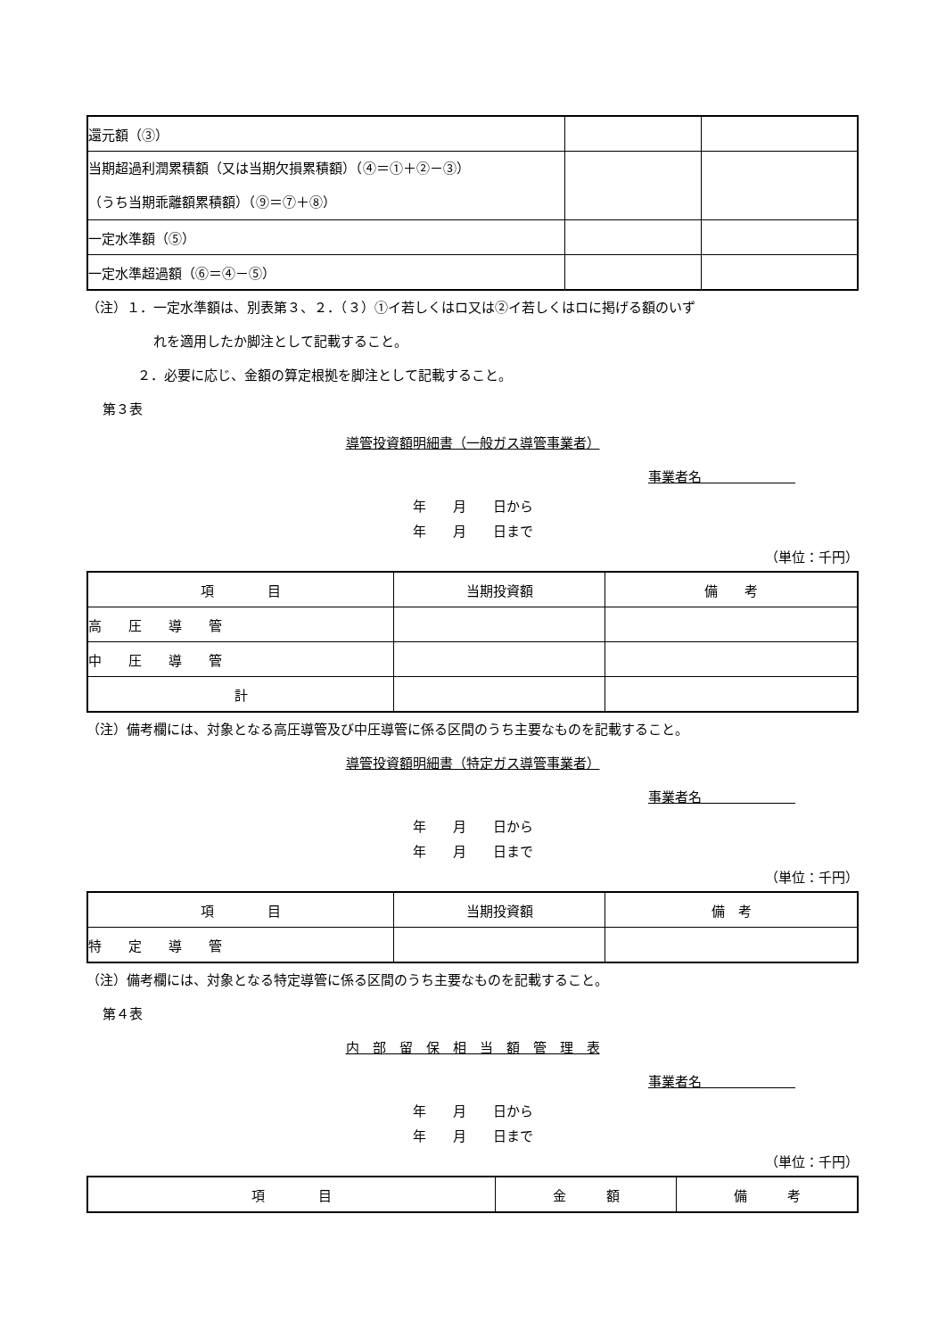| 還元額（③） | | |
| 当期超過利潤累積額（又は当期欠損累積額）（④＝①＋②－③） （うち当期乖離額累積額）（⑨＝⑦＋⑧） | | |
| 一定水準額（⑤） | | |
| 一定水準超過額（⑥＝④－⑤） | | |
（注）１．一定水準額は、別表第３、２．（３）①イ若しくはロ又は②イ若しくはロに掲げる額のいず
れを適用したか脚注として記載すること。
２．必要に応じ、金額の算定根拠を脚注として記載すること。
第３表
導管投資額明細書（一般ガス導管事業者）
事業者名　　　　　　　
年　　月　　日から
年　　月　　日まで
（単位：千円）
| 項 目 | 当期投資額 | 備 考 |
| --- | --- | --- |
| 高 圧 導 管 | | |
| 中 圧 導 管 | | |
| 計 | | |
（注）備考欄には、対象となる高圧導管及び中圧導管に係る区間のうち主要なものを記載すること。
導管投資額明細書（特定ガス導管事業者）
事業者名　　　　　　　
年　　月　　日から
年　　月　　日まで
（単位：千円）
| 項 目 | 当期投資額 | 備 考 |
| --- | --- | --- |
| 特 定 導 管 | | |
（注）備考欄には、対象となる特定導管に係る区間のうち主要なものを記載すること。
第４表
内　部　留　保　相　当　額　管　理　表
事業者名　　　　　　　
年　　月　　日から
年　　月　　日まで
（単位：千円）
| 項 目 | 金 額 | 備 考 |
| --- | --- | --- |